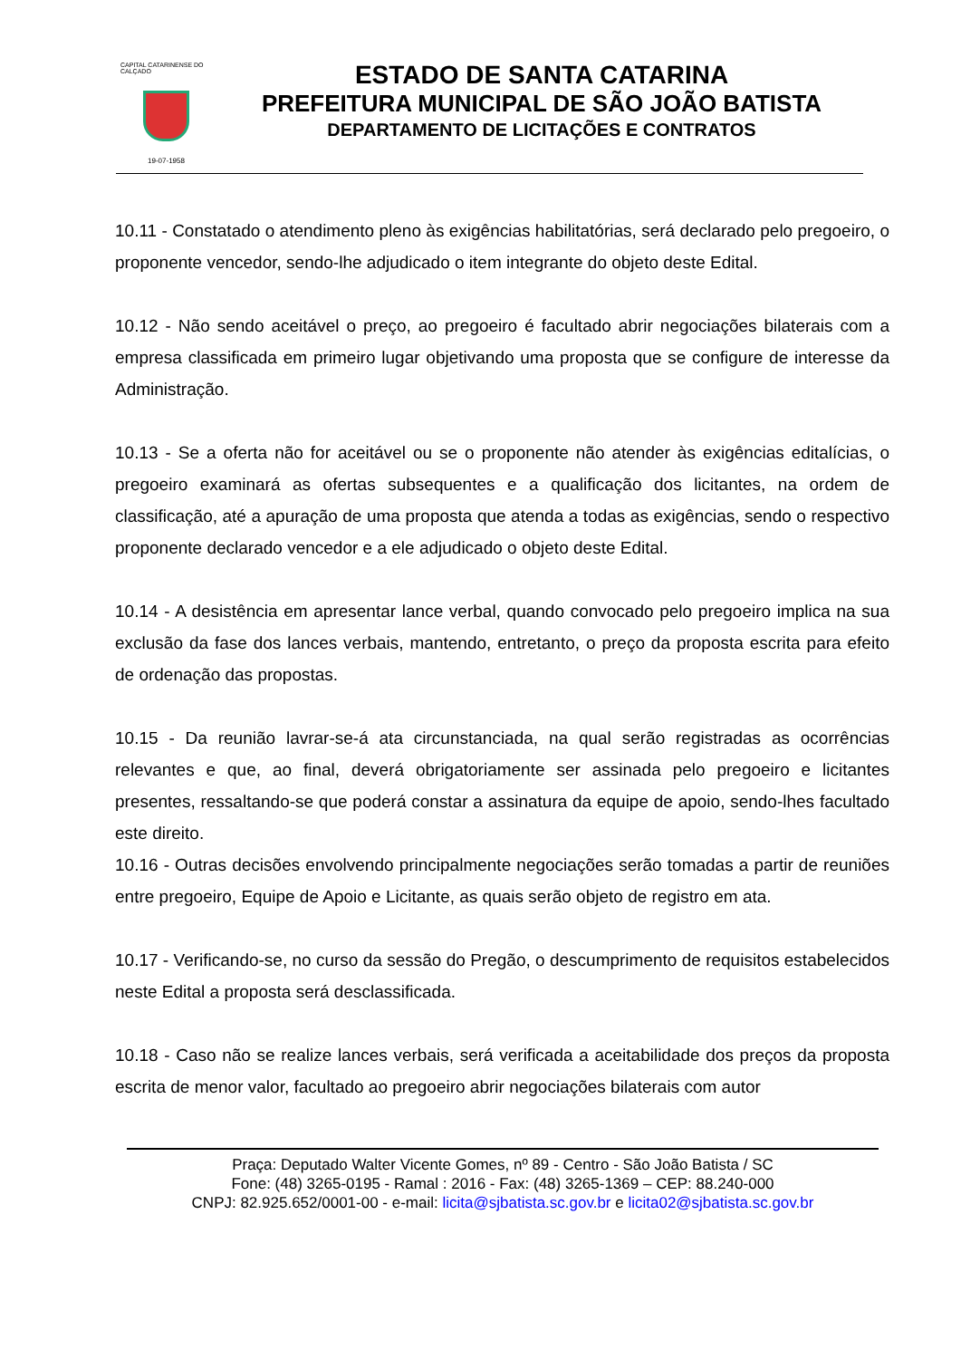CAPITAL CATARINENSE DO CALÇADO
19-07-1958
ESTADO DE SANTA CATARINA
PREFEITURA MUNICIPAL DE SÃO JOÃO BATISTA
DEPARTAMENTO DE LICITAÇÕES E CONTRATOS
10.11 - Constatado o atendimento pleno às exigências habilitatórias, será declarado pelo pregoeiro, o proponente vencedor, sendo-lhe adjudicado o item integrante do objeto deste Edital.
10.12 - Não sendo aceitável o preço, ao pregoeiro é facultado abrir negociações bilaterais com a empresa classificada em primeiro lugar objetivando uma proposta que se configure de interesse da Administração.
10.13 - Se a oferta não for aceitável ou se o proponente não atender às exigências editalícias, o pregoeiro examinará as ofertas subsequentes e a qualificação dos licitantes, na ordem de classificação, até a apuração de uma proposta que atenda a todas as exigências, sendo o respectivo proponente declarado vencedor e a ele adjudicado o objeto deste Edital.
10.14 - A desistência em apresentar lance verbal, quando convocado pelo pregoeiro implica na sua exclusão da fase dos lances verbais, mantendo, entretanto, o preço da proposta escrita para efeito de ordenação das propostas.
10.15 - Da reunião lavrar-se-á ata circunstanciada, na qual serão registradas as ocorrências relevantes e que, ao final, deverá obrigatoriamente ser assinada pelo pregoeiro e licitantes presentes, ressaltando-se que poderá constar a assinatura da equipe de apoio, sendo-lhes facultado este direito.
10.16 - Outras decisões envolvendo principalmente negociações serão tomadas a partir de reuniões entre pregoeiro, Equipe de Apoio e Licitante, as quais serão objeto de registro em ata.
10.17 - Verificando-se, no curso da sessão do Pregão, o descumprimento de requisitos estabelecidos neste Edital a proposta será desclassificada.
10.18 - Caso não se realize lances verbais, será verificada a aceitabilidade dos preços da proposta escrita de menor valor, facultado ao pregoeiro abrir negociações bilaterais com autor
Praça: Deputado Walter Vicente Gomes, nº 89 - Centro - São João Batista / SC
Fone: (48) 3265-0195 - Ramal : 2016 - Fax: (48) 3265-1369 – CEP: 88.240-000
CNPJ: 82.925.652/0001-00 - e-mail: licita@sjbatista.sc.gov.br e licita02@sjbatista.sc.gov.br